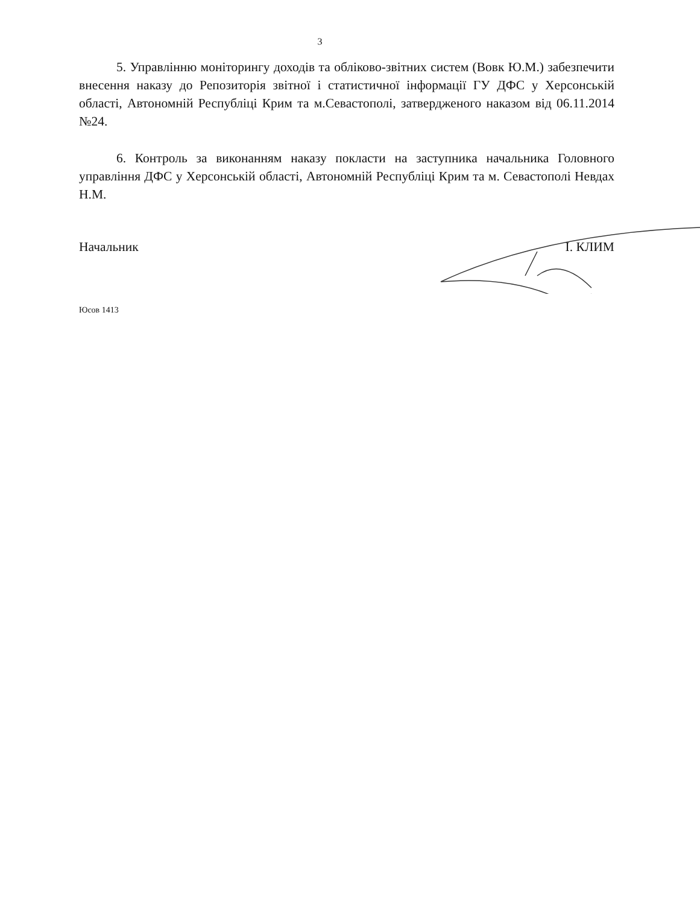3
5. Управлінню моніторингу доходів та обліково-звітних систем (Вовк Ю.М.) забезпечити внесення наказу до Репозиторія звітної і статистичної інформації ГУ ДФС у Херсонській області, Автономній Республіці Крим та м.Севастополі, затвердженого наказом від 06.11.2014 №24.
6. Контроль за виконанням наказу покласти на заступника начальника Головного управління ДФС у Херсонській області, Автономній Республіці Крим та м. Севастополі Невдах Н.М.
Начальник І. КЛИМ
Юсов 1413